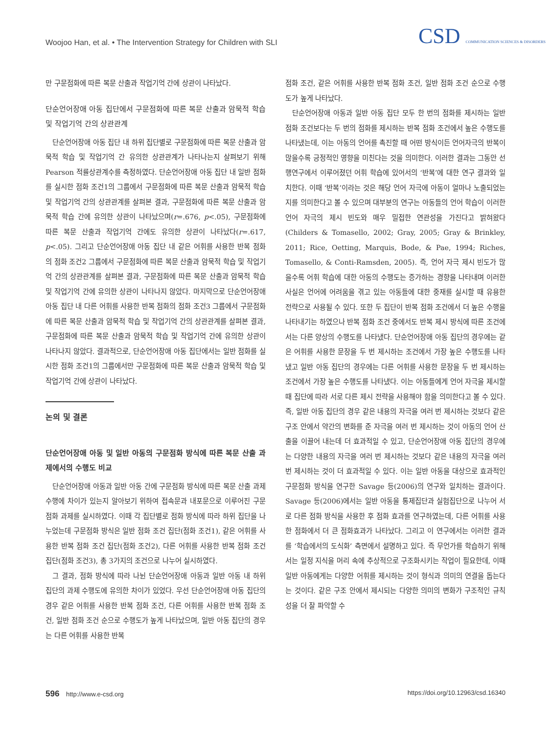Woojoo Han, et al. • The Intervention Strategy for Children with SLI
CSD COMMUNICATION SCIENCES & DISORDERS
만 구문점화에 따른 복문 산출과 작업기억 간에 상관이 나타났다.
단순언어장애 아동 집단에서 구문점화에 따른 복문 산출과 암묵적 학습 및 작업기억 간의 상관관계
단순언어장애 아동 집단 내 하위 집단별로 구문점화에 따른 복문 산출과 암묵적 학습 및 작업기억 간 유의한 상관관계가 나타나는지 살펴보기 위해 Pearson 적률상관계수를 측정하였다. 단순언어장애 아동 집단 내 일반 점화를 실시한 점화 조건1의 그룹에서 구문점화에 따른 복문 산출과 암묵적 학습 및 작업기억 간의 상관관계를 살펴본 결과, 구문점화에 따른 복문 산출과 암묵적 학습 간에 유의한 상관이 나타났으며(r=.676, p<.05), 구문점화에 따른 복문 산출과 작업기억 간에도 유의한 상관이 나타났다(r=.617, p<.05). 그리고 단순언어장애 아동 집단 내 같은 어휘를 사용한 반복 점화의 점화 조건2 그룹에서 구문점화에 따른 복문 산출과 암묵적 학습 및 작업기억 간의 상관관계를 살펴본 결과, 구문점화에 따른 복문 산출과 암묵적 학습 및 작업기억 간에 유의한 상관이 나타나지 않았다. 마지막으로 단순언어장애 아동 집단 내 다른 어휘를 사용한 반복 점화의 점화 조건3 그룹에서 구문점화에 따른 복문 산출과 암묵적 학습 및 작업기억 간의 상관관계를 살펴본 결과, 구문점화에 따른 복문 산출과 암묵적 학습 및 작업기억 간에 유의한 상관이 나타나지 않았다. 결과적으로, 단순언어장애 아동 집단에서는 일반 점화를 실시한 점화 조건1의 그룹에서만 구문점화에 따른 복문 산출과 암묵적 학습 및 작업기억 간에 상관이 나타났다.
논의 및 결론
단순언어장애 아동 및 일반 아동의 구문점화 방식에 따른 복문 산출 과제에서의 수행도 비교
단순언어장애 아동과 일반 아동 간에 구문점화 방식에 따른 복문 산출 과제 수행에 차이가 있는지 알아보기 위하여 접속문과 내포문으로 이루어진 구문점화 과제를 실시하였다. 이때 각 집단별로 점화 방식에 따라 하위 집단을 나누었는데 구문점화 방식은 일반 점화 조건 집단(점화 조건1), 같은 어휘를 사용한 반복 점화 조건 집단(점화 조건2), 다른 어휘를 사용한 반복 점화 조건 집단(점화 조건3), 총 3가지의 조건으로 나누어 실시하였다.
그 결과, 점화 방식에 따라 나뉜 단순언어장애 아동과 일반 아동 내 하위 집단의 과제 수행도에 유의한 차이가 있었다. 우선 단순언어장애 아동 집단의 경우 같은 어휘를 사용한 반복 점화 조건, 다른 어휘를 사용한 반복 점화 조건, 일반 점화 조건 순으로 수행도가 높게 나타났으며, 일반 아동 집단의 경우는 다른 어휘를 사용한 반복
점화 조건, 같은 어휘를 사용한 반복 점화 조건, 일반 점화 조건 순으로 수행도가 높게 나타났다.
단순언어장애 아동과 일반 아동 집단 모두 한 번의 점화를 제시하는 일반 점화 조건보다는 두 번의 점화를 제시하는 반복 점화 조건에서 높은 수행도를 나타냈는데, 이는 아동의 언어를 촉진할 때 어떤 방식이든 언어자극의 반복이 많을수록 긍정적인 영향을 미친다는 것을 의미한다. 이러한 결과는 그동안 선행연구에서 이루어졌던 어휘 학습에 있어서의 ‘반복’에 대한 연구 결과와 일치한다. 이때 ‘반복’이라는 것은 해당 언어 자극에 아동이 얼마나 노출되었는지를 의미한다고 볼 수 있으며 대부분의 연구는 아동들의 언어 학습이 이러한 언어 자극의 제시 빈도와 매우 밀접한 연관성을 가진다고 밝혀왔다(Childers & Tomasello, 2002; Gray, 2005; Gray & Brinkley, 2011; Rice, Oetting, Marquis, Bode, & Pae, 1994; Riches, Tomasello, & Conti-Ramsden, 2005). 즉, 언어 자극 제시 빈도가 많을수록 어휘 학습에 대한 아동의 수행도는 증가하는 경향을 나타내며 이러한 사실은 언어에 어려움을 겪고 있는 아동들에 대한 중재를 실시할 때 유용한 전략으로 사용될 수 있다. 또한 두 집단이 반복 점화 조건에서 더 높은 수행을 나타내기는 하였으나 반복 점화 조건 중에서도 반복 제시 방식에 따른 조건에서는 다른 양상의 수행도를 나타냈다. 단순언어장애 아동 집단의 경우에는 같은 어휘를 사용한 문장을 두 번 제시하는 조건에서 가장 높은 수행도를 나타냈고 일반 아동 집단의 경우에는 다른 어휘를 사용한 문장을 두 번 제시하는 조건에서 가장 높은 수행도를 나타냈다. 이는 아동들에게 언어 자극을 제시할 때 집단에 따라 서로 다른 제시 전략을 사용해야 함을 의미한다고 볼 수 있다. 즉, 일반 아동 집단의 경우 같은 내용의 자극을 여러 번 제시하는 것보다 같은 구조 안에서 약간의 변화를 준 자극을 여러 번 제시하는 것이 아동의 언어 산출을 이끌어 내는데 더 효과적일 수 있고, 단순언어장애 아동 집단의 경우에는 다양한 내용의 자극을 여러 번 제시하는 것보다 같은 내용의 자극을 여러 번 제시하는 것이 더 효과적일 수 있다. 이는 일반 아동을 대상으로 효과적인 구문점화 방식을 연구한 Savage 등(2006)의 연구와 일치하는 결과이다. Savage 등(2006)에서는 일반 아동을 통제집단과 실험집단으로 나누어 서로 다른 점화 방식을 사용한 후 점화 효과를 연구하였는데, 다른 어휘를 사용한 점화에서 더 큰 점화효과가 나타났다. 그리고 이 연구에서는 이러한 결과를 ‘학습에서의 도식화’ 측면에서 설명하고 있다. 즉 무언가를 학습하기 위해서는 일정 지식을 머리 속에 추상적으로 구조화시키는 작업이 필요한데, 이때 일반 아동에게는 다양한 어휘를 제시하는 것이 형식과 의미의 연결을 돕는다는 것이다. 같은 구조 안에서 제시되는 다양한 의미의 변화가 구조적인 규칙성을 더 잘 파악할 수
596 http://www.e-csd.org https://doi.org/10.12963/csd.16340